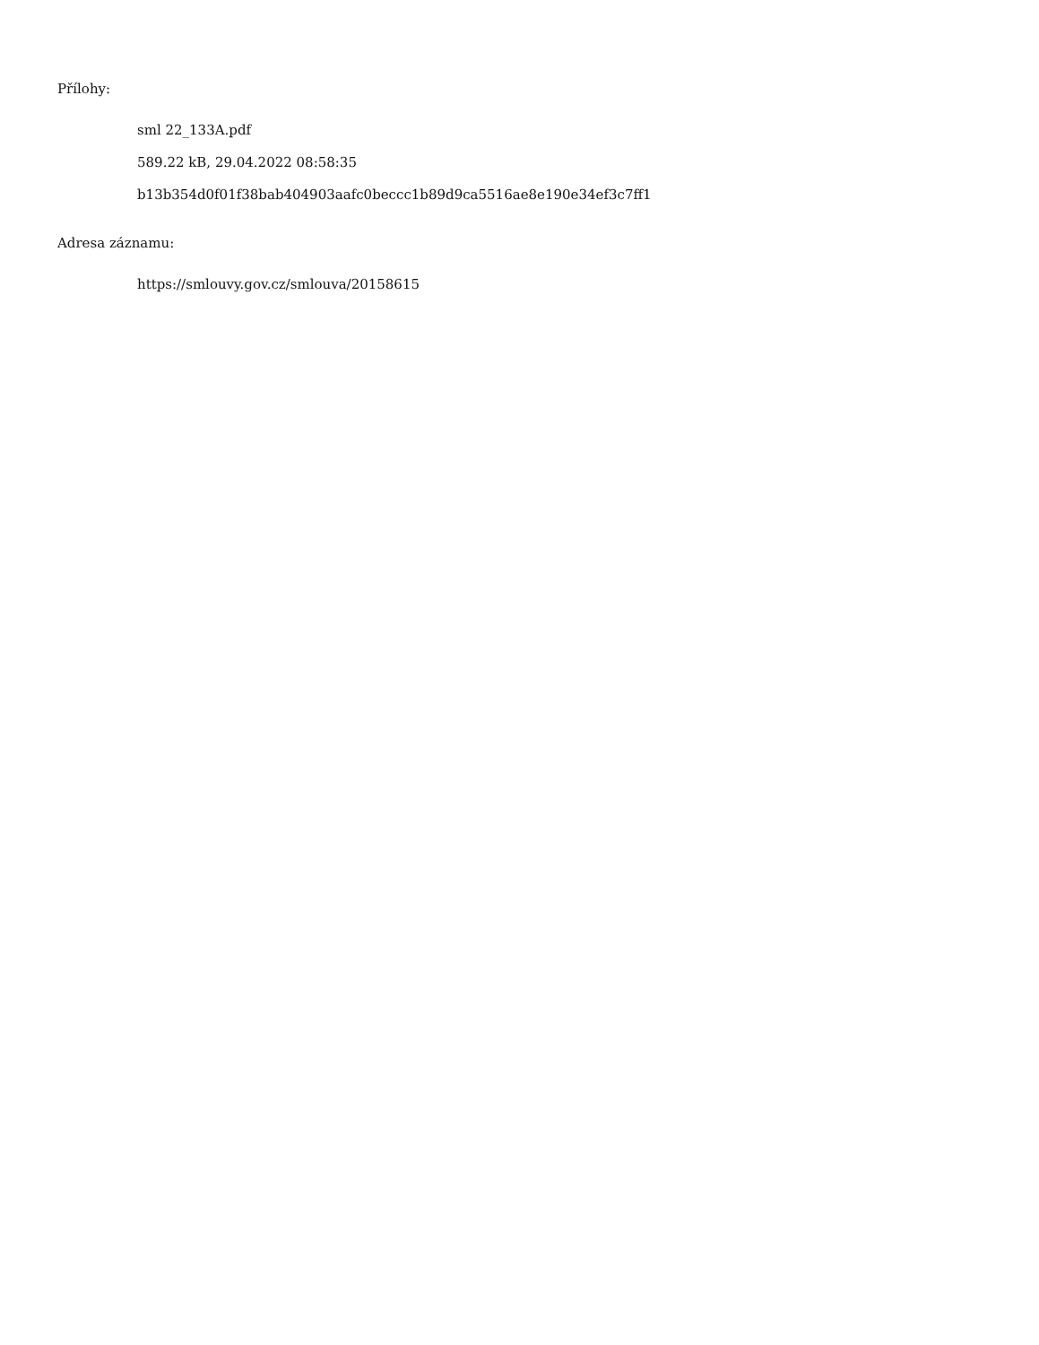Přílohy:
sml 22_133A.pdf
589.22 kB, 29.04.2022 08:58:35
b13b354d0f01f38bab404903aafc0beccc1b89d9ca5516ae8e190e34ef3c7ff1
Adresa záznamu:
https://smlouvy.gov.cz/smlouva/20158615